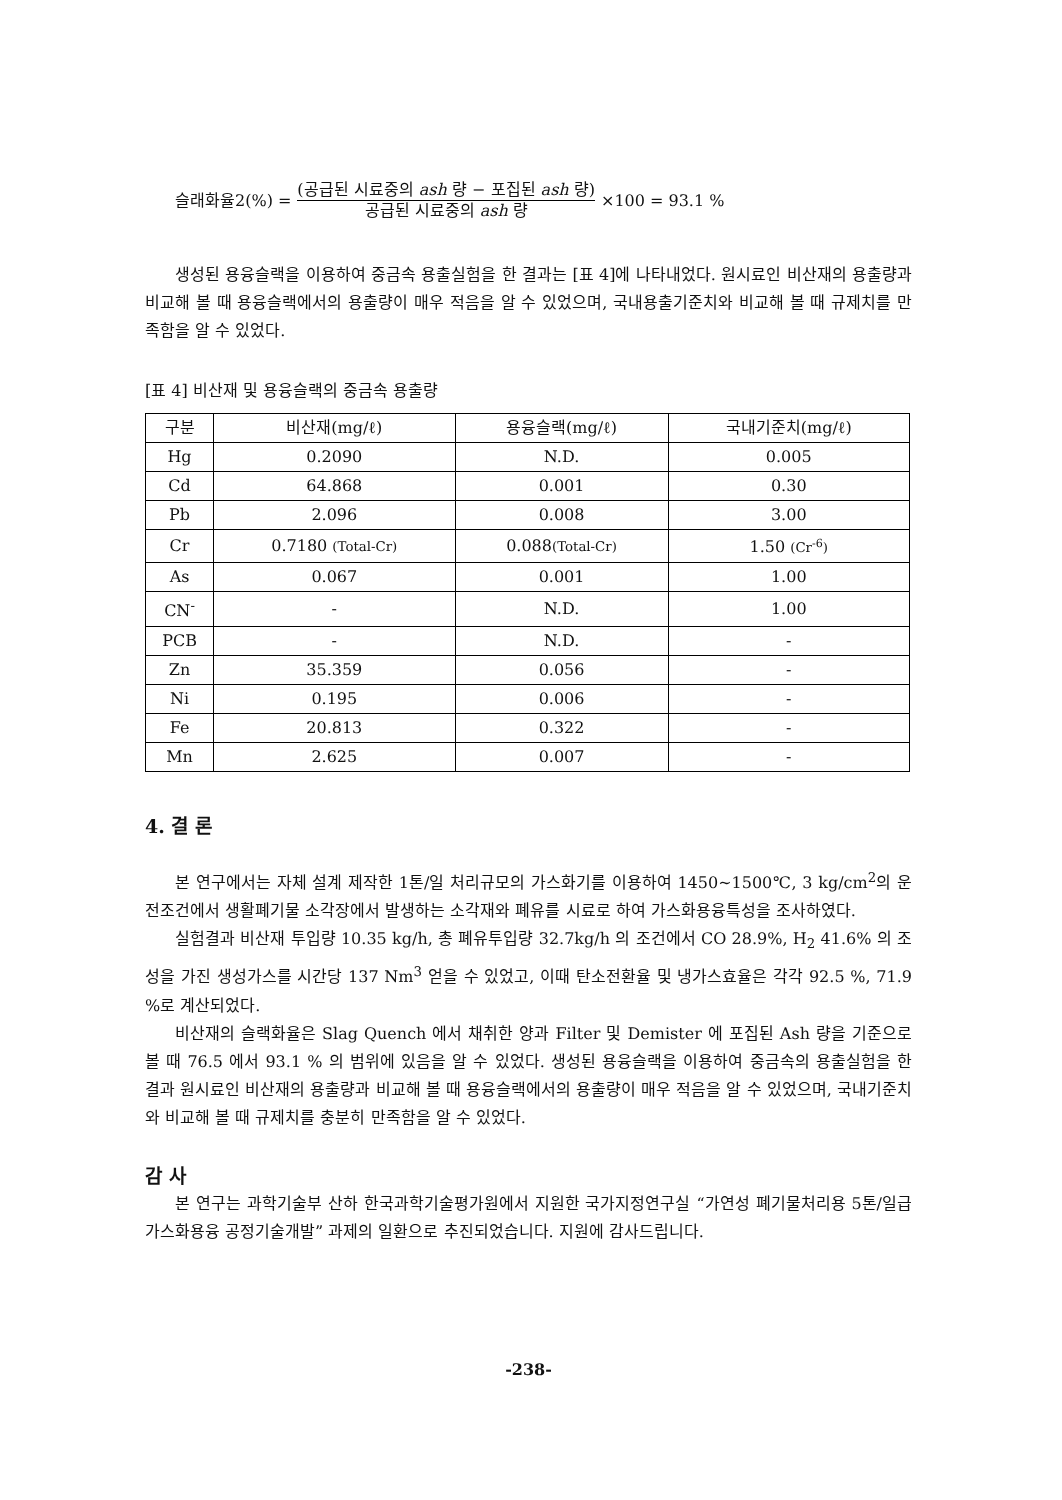슬래화율2(%) =
(공급된 시료중의 ash 량 − 포집된 ash 량)
공급된 시료중의 ash 량
×100 = 93.1 %
생성된 용융슬랙을 이용하여 중금속 용출실험을 한 결과는 [표 4]에 나타내었다. 원시료인 비산재의 용출량과 비교해 볼 때 용융슬랙에서의 용출량이 매우 적음을 알 수 있었으며, 국내용출기준치와 비교해 볼 때 규제치를 만족함을 알 수 있었다.
[표 4] 비산재 및 용융슬랙의 중금속 용출량
| 구분 | 비산재(mg/ℓ) | 용융슬랙(mg/ℓ) | 국내기준치(mg/ℓ) |
| --- | --- | --- | --- |
| Hg | 0.2090 | N.D. | 0.005 |
| Cd | 64.868 | 0.001 | 0.30 |
| Pb | 2.096 | 0.008 | 3.00 |
| Cr | 0.7180 (Total-Cr) | 0.088 (Total-Cr) | 1.50 (Cr<sup>-6</sup>) |
| As | 0.067 | 0.001 | 1.00 |
| CN<sup>-</sup> | - | N.D. | 1.00 |
| PCB | - | N.D. | - |
| Zn | 35.359 | 0.056 | - |
| Ni | 0.195 | 0.006 | - |
| Fe | 20.813 | 0.322 | - |
| Mn | 2.625 | 0.007 | - |
4. 결 론
본 연구에서는 자체 설계 제작한 1톤/일 처리규모의 가스화기를 이용하여 1450~1500℃, 3 kg/cm<sup>2</sup>의 운전조건에서 생활폐기물 소각장에서 발생하는 소각재와 폐유를 시료로 하여 가스화용융특성을 조사하였다.
실험결과 비산재 투입량 10.35 kg/h, 총 폐유투입량 32.7kg/h 의 조건에서 CO 28.9%, H<sub>2</sub> 41.6% 의 조성을 가진 생성가스를 시간당 137 Nm<sup>3</sup> 얻을 수 있었고, 이때 탄소전환율 및 냉가스효율은 각각 92.5 %, 71.9 %로 계산되었다.
비산재의 슬랙화율은 Slag Quench 에서 채취한 양과 Filter 및 Demister 에 포집된 Ash 량을 기준으로 볼 때 76.5 에서 93.1 % 의 범위에 있음을 알 수 있었다. 생성된 용융슬랙을 이용하여 중금속의 용출실험을 한 결과 원시료인 비산재의 용출량과 비교해 볼 때 용융슬랙에서의 용출량이 매우 적음을 알 수 있었으며, 국내기준치와 비교해 볼 때 규제치를 충분히 만족함을 알 수 있었다.
감 사
본 연구는 과학기술부 산하 한국과학기술평가원에서 지원한 국가지정연구실 “가연성 폐기물처리용 5톤/일급 가스화용융 공정기술개발” 과제의 일환으로 추진되었습니다. 지원에 감사드립니다.
-238-